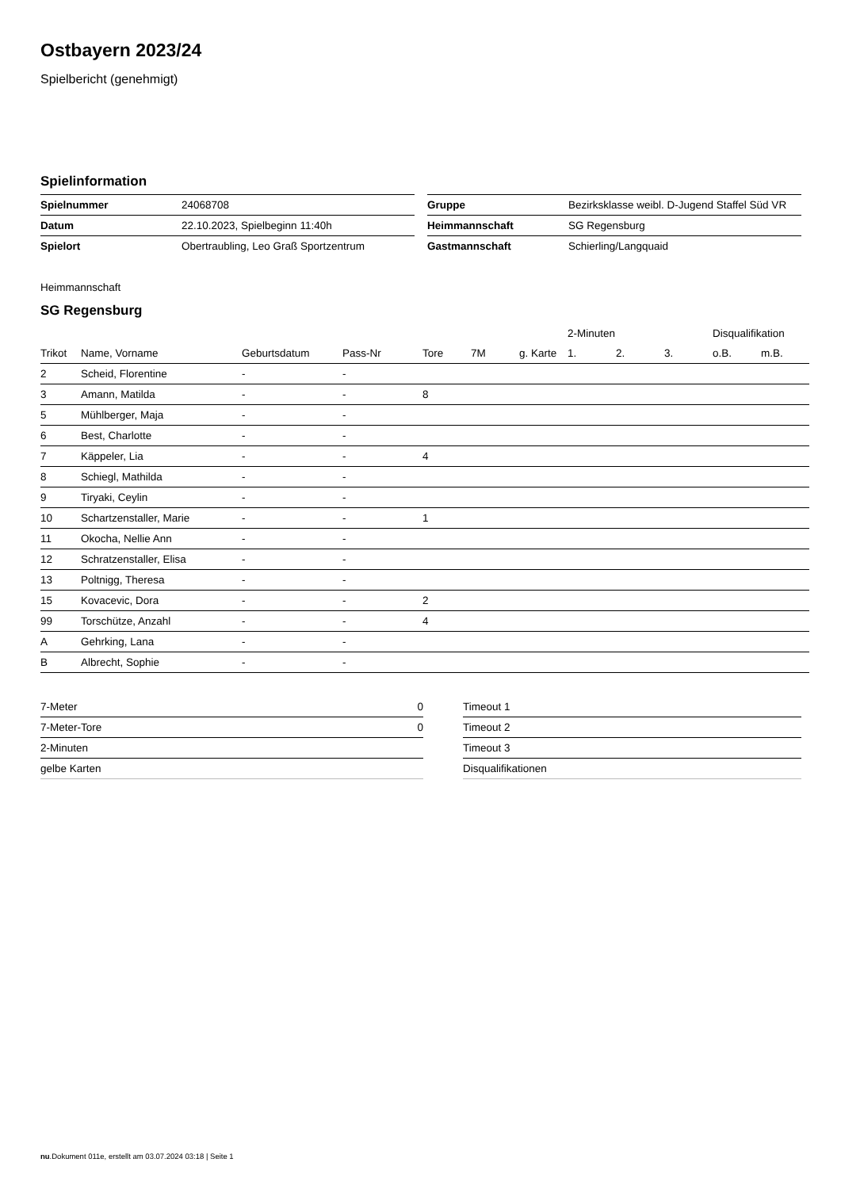Ostbayern 2023/24
Spielbericht (genehmigt)
Spielinformation
| Spielnummer | 24068708 |
| Datum | 22.10.2023, Spielbeginn 11:40h |
| Spielort | Obertraubling, Leo Graß Sportzentrum |
| Gruppe | Bezirksklasse weibl. D-Jugend Staffel Süd VR |
| Heimmannschaft | SG Regensburg |
| Gastmannschaft | Schierling/Langquaid |
Heimmannschaft
SG Regensburg
| | | | | | | | 2-Minuten | | | Disqualifikation | |
| --- | --- | --- | --- | --- | --- | --- | --- | --- | --- | --- | --- |
| Trikot | Name, Vorname | Geburtsdatum | Pass-Nr | Tore | 7M | g. Karte | 1. | 2. | 3. | o.B. | m.B. |
| 2 | Scheid, Florentine | - | - | | | | | | | | |
| 3 | Amann, Matilda | - | - | 8 | | | | | | | |
| 5 | Mühlberger, Maja | - | - | | | | | | | | |
| 6 | Best, Charlotte | - | - | | | | | | | | |
| 7 | Käppeler, Lia | - | - | 4 | | | | | | | |
| 8 | Schiegl, Mathilda | - | - | | | | | | | | |
| 9 | Tiryaki, Ceylin | - | - | | | | | | | | |
| 10 | Schartzenstaller, Marie | - | - | 1 | | | | | | | |
| 11 | Okocha, Nellie Ann | - | - | | | | | | | | |
| 12 | Schratzenstaller, Elisa | - | - | | | | | | | | |
| 13 | Poltnigg, Theresa | - | - | | | | | | | | |
| 15 | Kovacevic, Dora | - | - | 2 | | | | | | | |
| 99 | Torschütze, Anzahl | - | - | 4 | | | | | | | |
| A | Gehrking, Lana | - | - | | | | | | | | |
| B | Albrecht, Sophie | - | - | | | | | | | | |
| 7-Meter | 0 |
| 7-Meter-Tore | 0 |
| 2-Minuten | |
| gelbe Karten | |
| Timeout 1 |
| Timeout 2 |
| Timeout 3 |
| Disqualifikationen |
nu.Dokument 011e, erstellt am 03.07.2024 03:18 | Seite 1